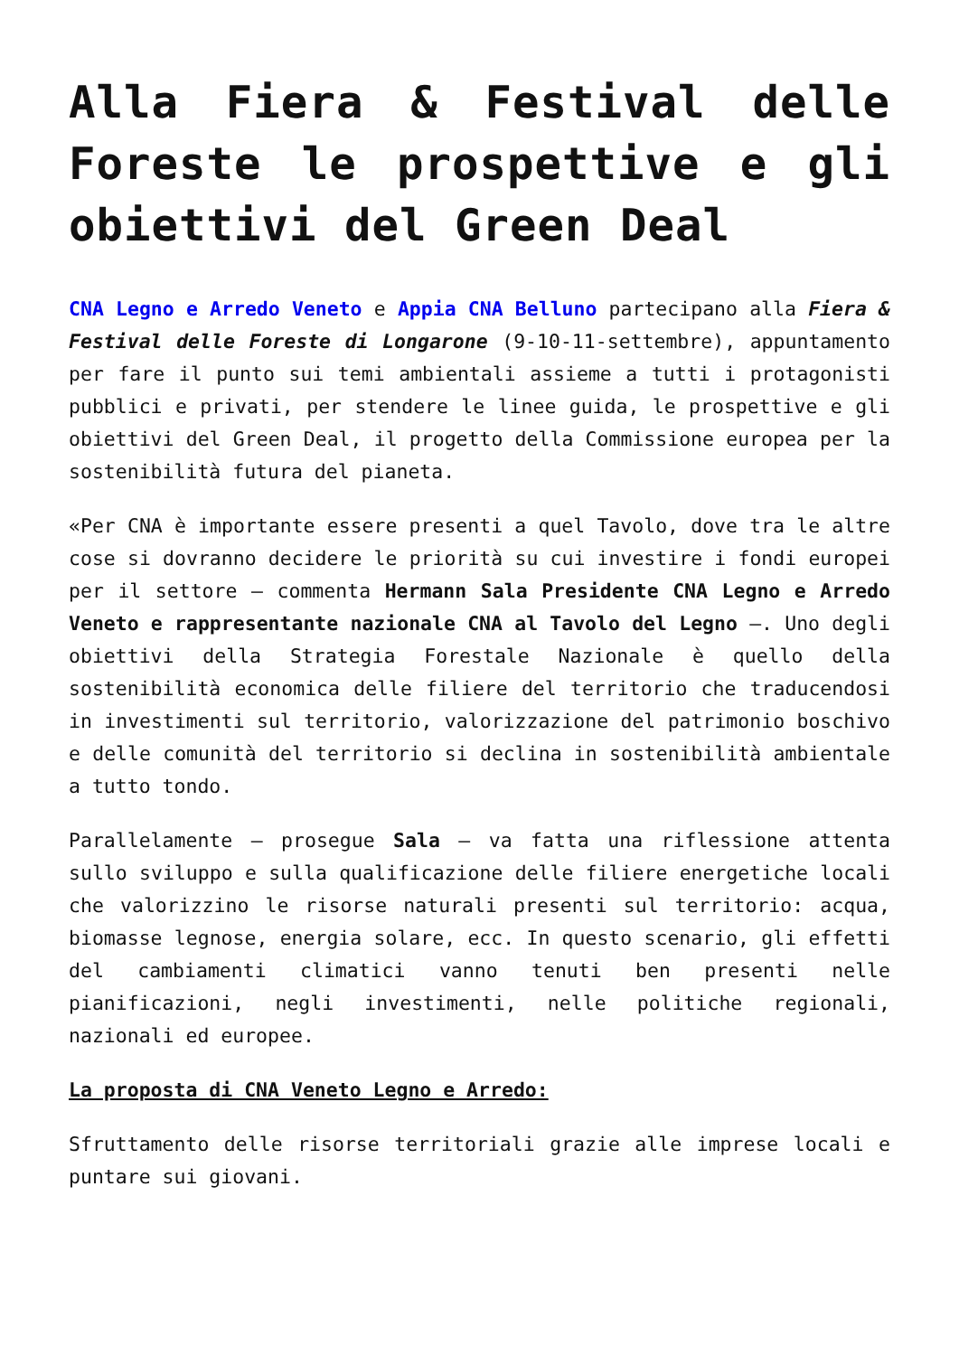Alla Fiera & Festival delle Foreste le prospettive e gli obiettivi del Green Deal
CNA Legno e Arredo Veneto e Appia CNA Belluno partecipano alla Fiera & Festival delle Foreste di Longarone (9-10-11-settembre), appuntamento per fare il punto sui temi ambientali assieme a tutti i protagonisti pubblici e privati, per stendere le linee guida, le prospettive e gli obiettivi del Green Deal, il progetto della Commissione europea per la sostenibilità futura del pianeta.
«Per CNA è importante essere presenti a quel Tavolo, dove tra le altre cose si dovranno decidere le priorità su cui investire i fondi europei per il settore – commenta Hermann Sala Presidente CNA Legno e Arredo Veneto e rappresentante nazionale CNA al Tavolo del Legno –. Uno degli obiettivi della Strategia Forestale Nazionale è quello della sostenibilità economica delle filiere del territorio che traducendosi in investimenti sul territorio, valorizzazione del patrimonio boschivo e delle comunità del territorio si declina in sostenibilità ambientale a tutto tondo.
Parallelamente – prosegue Sala – va fatta una riflessione attenta sullo sviluppo e sulla qualificazione delle filiere energetiche locali che valorizzino le risorse naturali presenti sul territorio: acqua, biomasse legnose, energia solare, ecc. In questo scenario, gli effetti del cambiamenti climatici vanno tenuti ben presenti nelle pianificazioni, negli investimenti, nelle politiche regionali, nazionali ed europee.
La proposta di CNA Veneto Legno e Arredo:
Sfruttamento delle risorse territoriali grazie alle imprese locali e puntare sui giovani.